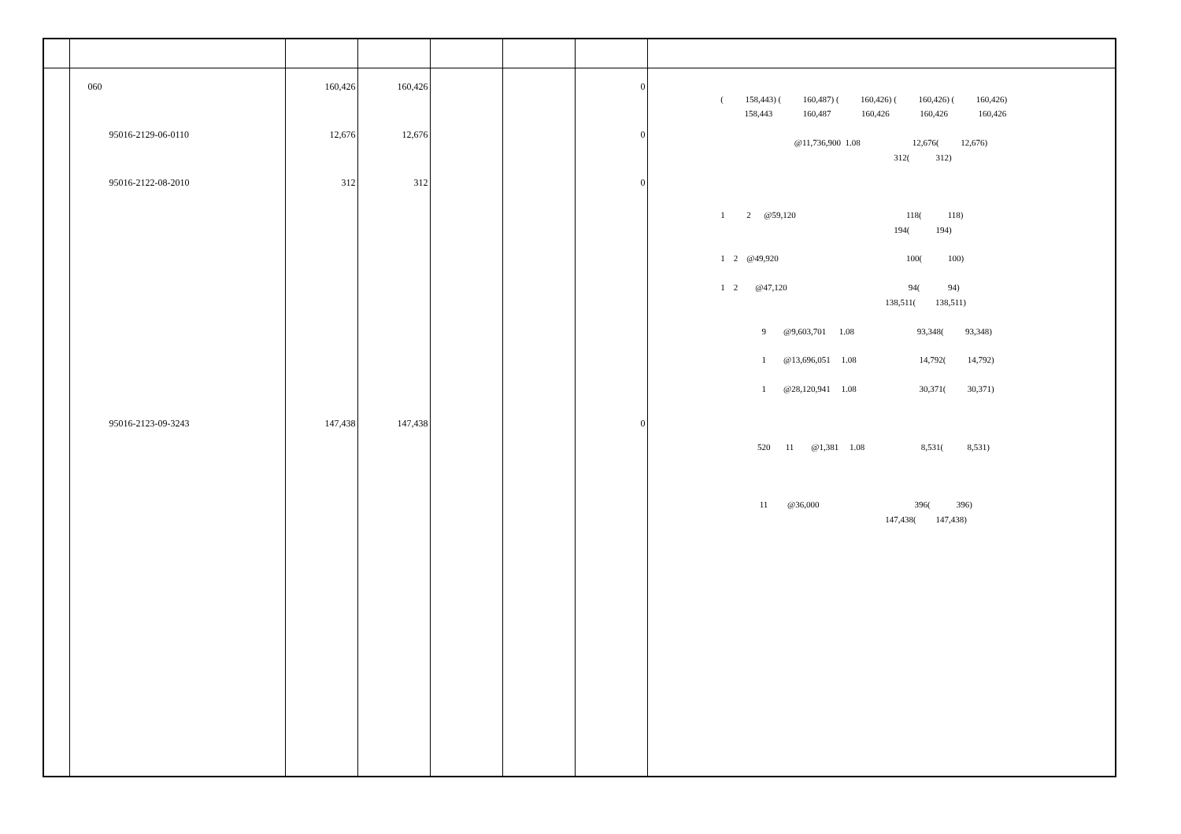| | 060 95016-2129-06-0110 95016-2122-08-2010 95016-2123-09-3243 | 160,426 12,676 312 147,438 | 160,426 12,676 312 147,438 | | | 0 0 0 0 | ( 158,443) ( 160,487) ( 160,426) ( 160,426) ( 160,426) 158,443 160,487 160,426 160,426 160,426 @11,736,900 1.08 12,676( 12,676) 312( 312) 1 2 @59,120 118( 118) 194( 194) 1 2 @49,920 100( 100) 1 2 @47,120 94( 94) 138,511( 138,511) 9 @9,603,701 1.08 93,348( 93,348) 1 @13,696,051 1.08 14,792( 14,792) 1 @28,120,941 1.08 30,371( 30,371) 520 11 @1,381 1.08 8,531( 8,531) 11 @36,000 396( 396) 147,438( 147,438) |